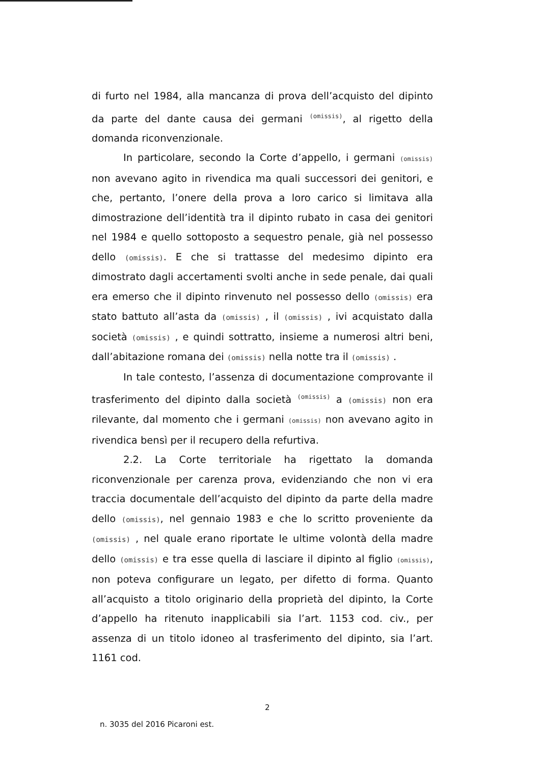di furto nel 1984, alla mancanza di prova dell’acquisto del dipinto da parte del dante causa dei germani <sup>(omissis)</sup>, al rigetto della domanda riconvenzionale.
In particolare, secondo la Corte d’appello, i germani (omissis) non avevano agito in rivendica ma quali successori dei genitori, e che, pertanto, l’onere della prova a loro carico si limitava alla dimostrazione dell’identità tra il dipinto rubato in casa dei genitori nel 1984 e quello sottoposto a sequestro penale, già nel possesso dello (omissis). E che si trattasse del medesimo dipinto era dimostrato dagli accertamenti svolti anche in sede penale, dai quali era emerso che il dipinto rinvenuto nel possesso dello (omissis) era stato battuto all’asta da (omissis) , il (omissis) , ivi acquistato dalla società (omissis) , e quindi sottratto, insieme a numerosi altri beni, dall’abitazione romana dei (omissis) nella notte tra il (omissis) .
In tale contesto, l’assenza di documentazione comprovante il trasferimento del dipinto dalla società <sup>(omissis)</sup> a (omissis) non era rilevante, dal momento che i germani (omissis) non avevano agito in rivendica bensì per il recupero della refurtiva.
2.2. La Corte territoriale ha rigettato la domanda riconvenzionale per carenza prova, evidenziando che non vi era traccia documentale dell’acquisto del dipinto da parte della madre dello (omissis), nel gennaio 1983 e che lo scritto proveniente da (omissis) , nel quale erano riportate le ultime volontà della madre dello (omissis) e tra esse quella di lasciare il dipinto al figlio (omissis), non poteva configurare un legato, per difetto di forma. Quanto all’acquisto a titolo originario della proprietà del dipinto, la Corte d’appello ha ritenuto inapplicabili sia l’art. 1153 cod. civ., per assenza di un titolo idoneo al trasferimento del dipinto, sia l’art. 1161 cod.
2
n. 3035 del 2016 Picaroni est.